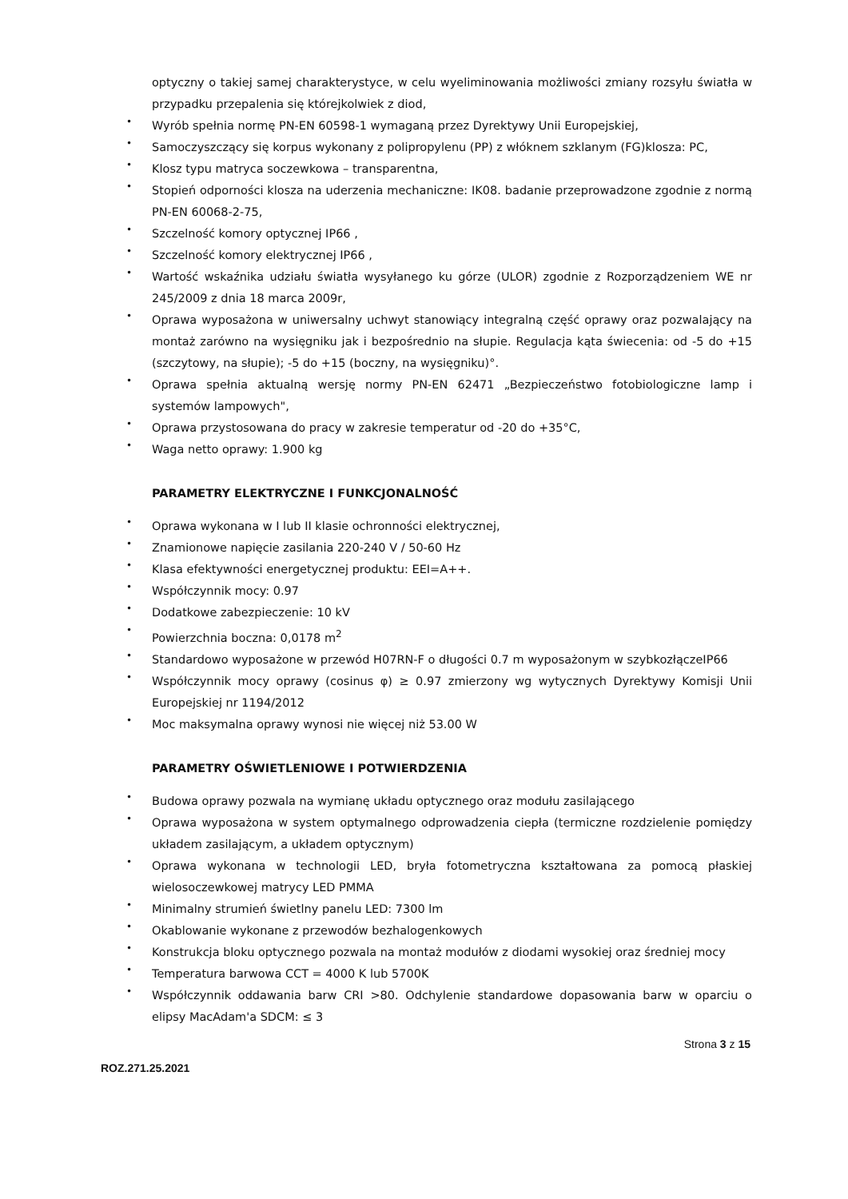optyczny o takiej samej charakterystyce, w celu wyeliminowania możliwości zmiany rozsyłu światła w przypadku przepalenia się którejkolwiek z diod,
• Wyrób spełnia normę PN-EN 60598-1 wymaganą przez Dyrektywy Unii Europejskiej,
• Samoczyszczący się korpus wykonany z polipropylenu (PP) z włóknem szklanym (FG)klosza: PC,
• Klosz typu matryca soczewkowa – transparentna,
• Stopień odporności klosza na uderzenia mechaniczne: IK08. badanie przeprowadzone zgodnie z normą PN-EN 60068-2-75,
• Szczelność komory optycznej IP66 ,
• Szczelność komory elektrycznej IP66 ,
• Wartość wskaźnika udziału światła wysyłanego ku górze (ULOR) zgodnie z Rozporządzeniem WE nr 245/2009 z dnia 18 marca 2009r,
• Oprawa wyposażona w uniwersalny uchwyt stanowiący integralną część oprawy oraz pozwalający na montaż zarówno na wysięgniku jak i bezpośrednio na słupie. Regulacja kąta świecenia: od -5 do +15 (szczytowy, na słupie); -5 do +15 (boczny, na wysięgniku)°.
• Oprawa spełnia aktualną wersję normy PN-EN 62471 „Bezpieczeństwo fotobiologiczne lamp i systemów lampowych",
• Oprawa przystosowana do pracy w zakresie temperatur od -20 do +35°C,
• Waga netto oprawy: 1.900 kg
PARAMETRY ELEKTRYCZNE I FUNKCJONALNOŚĆ
• Oprawa wykonana w I lub II klasie ochronności elektrycznej,
• Znamionowe napięcie zasilania 220-240 V / 50-60 Hz
• Klasa efektywności energetycznej produktu: EEI=A++.
• Współczynnik mocy: 0.97
• Dodatkowe zabezpieczenie: 10 kV
• Powierzchnia boczna: 0,0178 m<sup>2</sup>
• Standardowo wyposażone w przewód H07RN-F o długości 0.7 m wyposażonym w szybkozłączeIP66
• Współczynnik mocy oprawy (cosinus φ) ≥ 0.97 zmierzony wg wytycznych Dyrektywy Komisji Unii Europejskiej nr 1194/2012
• Moc maksymalna oprawy wynosi nie więcej niż 53.00 W
PARAMETRY OŚWIETLENIOWE I POTWIERDZENIA
• Budowa oprawy pozwala na wymianę układu optycznego oraz modułu zasilającego
• Oprawa wyposażona w system optymalnego odprowadzenia ciepła (termiczne rozdzielenie pomiędzy układem zasilającym, a układem optycznym)
• Oprawa wykonana w technologii LED, bryła fotometryczna kształtowana za pomocą płaskiej wielosoczewkowej matrycy LED PMMA
• Minimalny strumień świetlny panelu LED: 7300 lm
• Okablowanie wykonane z przewodów bezhalogenkowych
• Konstrukcja bloku optycznego pozwala na montaż modułów z diodami wysokiej oraz średniej mocy
• Temperatura barwowa CCT = 4000 K lub 5700K
• Współczynnik oddawania barw CRI >80. Odchylenie standardowe dopasowania barw w oparciu o elipsy MacAdam'a SDCM: ≤ 3
Strona 3 z 15
ROZ.271.25.2021